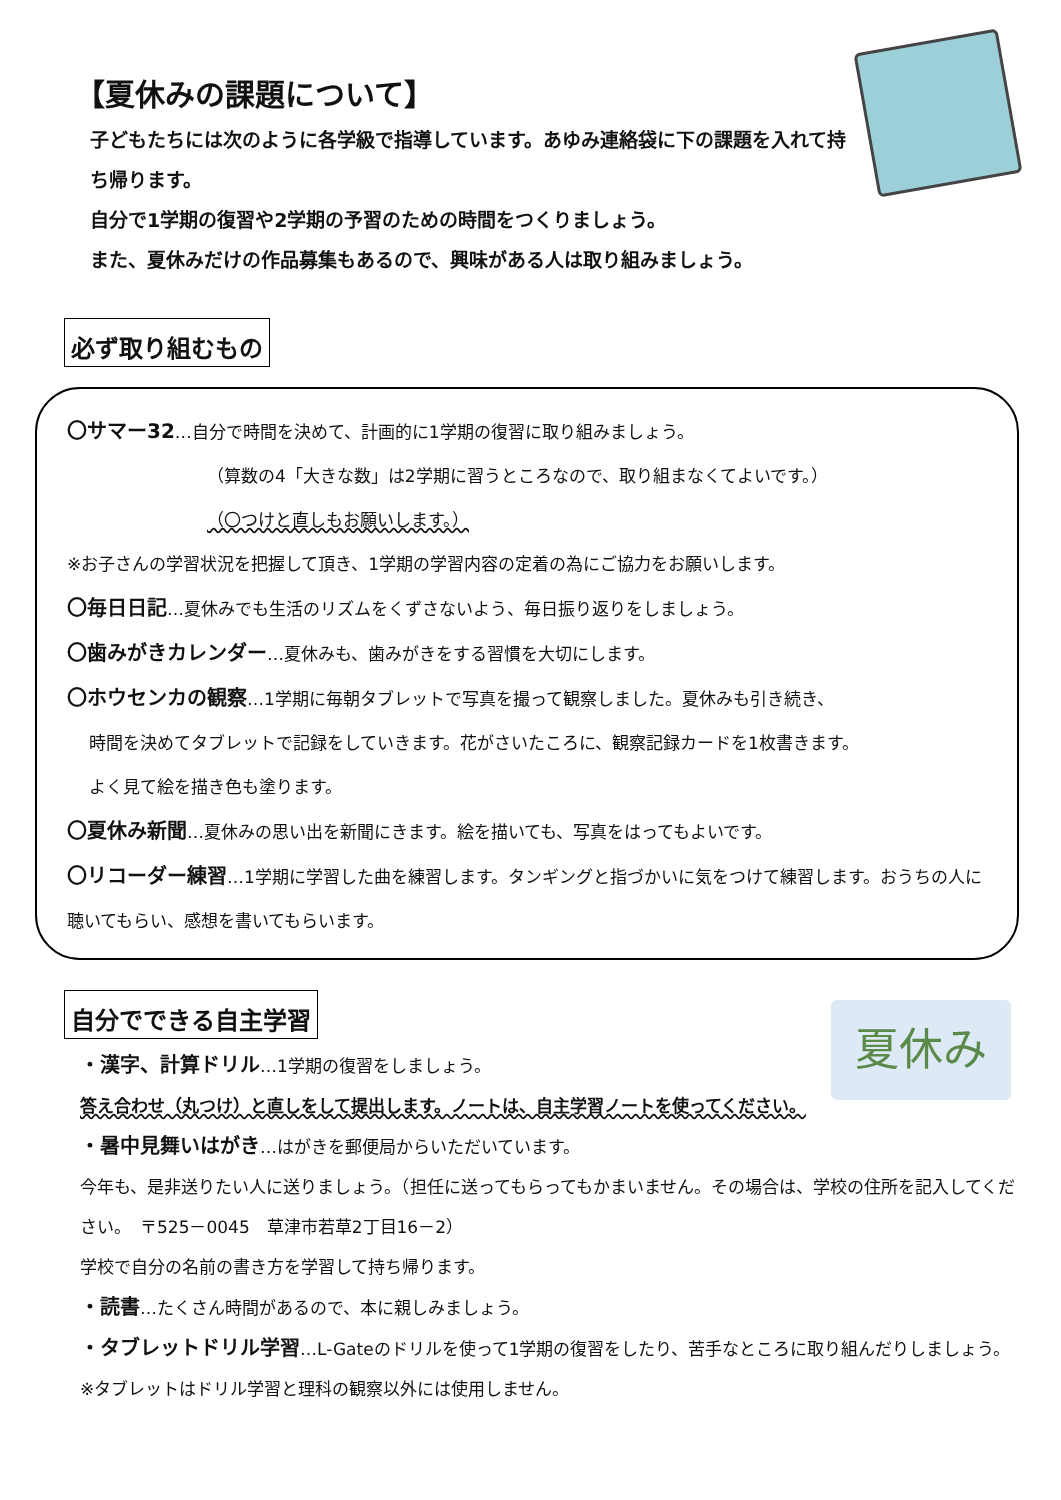【夏休みの課題について】
子どもたちには次のように各学級で指導しています。あゆみ連絡袋に下の課題を入れて持ち帰ります。
自分で1学期の復習や2学期の予習のための時間をつくりましょう。
また、夏休みだけの作品募集もあるので、興味がある人は取り組みましょう。
必ず取り組むもの
〇サマー32…自分で時間を決めて、計画的に1学期の復習に取り組みましょう。
（算数の4「大きな数」は2学期に習うところなので、取り組まなくてよいです。）
（〇つけと直しもお願いします。）
※お子さんの学習状況を把握して頂き、1学期の学習内容の定着の為にご協力をお願いします。
〇毎日日記…夏休みでも生活のリズムをくずさないよう、毎日振り返りをしましょう。
〇歯みがきカレンダー…夏休みも、歯みがきをする習慣を大切にします。
〇ホウセンカの観察…1学期に毎朝タブレットで写真を撮って観察しました。夏休みも引き続き、
時間を決めてタブレットで記録をしていきます。花がさいたころに、観察記録カードを1枚書きます。
よく見て絵を描き色も塗ります。
〇夏休み新聞…夏休みの思い出を新聞にきます。絵を描いても、写真をはってもよいです。
〇リコーダー練習…1学期に学習した曲を練習します。タンギングと指づかいに気をつけて練習します。おうちの人に聴いてもらい、感想を書いてもらいます。
自分でできる自主学習
夏休み
・漢字、計算ドリル…1学期の復習をしましょう。
答え合わせ（丸つけ）と直しをして提出します。ノートは、自主学習ノートを使ってください。
・暑中見舞いはがき…はがきを郵便局からいただいています。
今年も、是非送りたい人に送りましょう。（担任に送ってもらってもかまいません。その場合は、学校の住所を記入してください。　〒525－0045　草津市若草2丁目16－2）
学校で自分の名前の書き方を学習して持ち帰ります。
・読書…たくさん時間があるので、本に親しみましょう。
・タブレットドリル学習…L-Gateのドリルを使って1学期の復習をしたり、苦手なところに取り組んだりしましょう。※タブレットはドリル学習と理科の観察以外には使用しません。